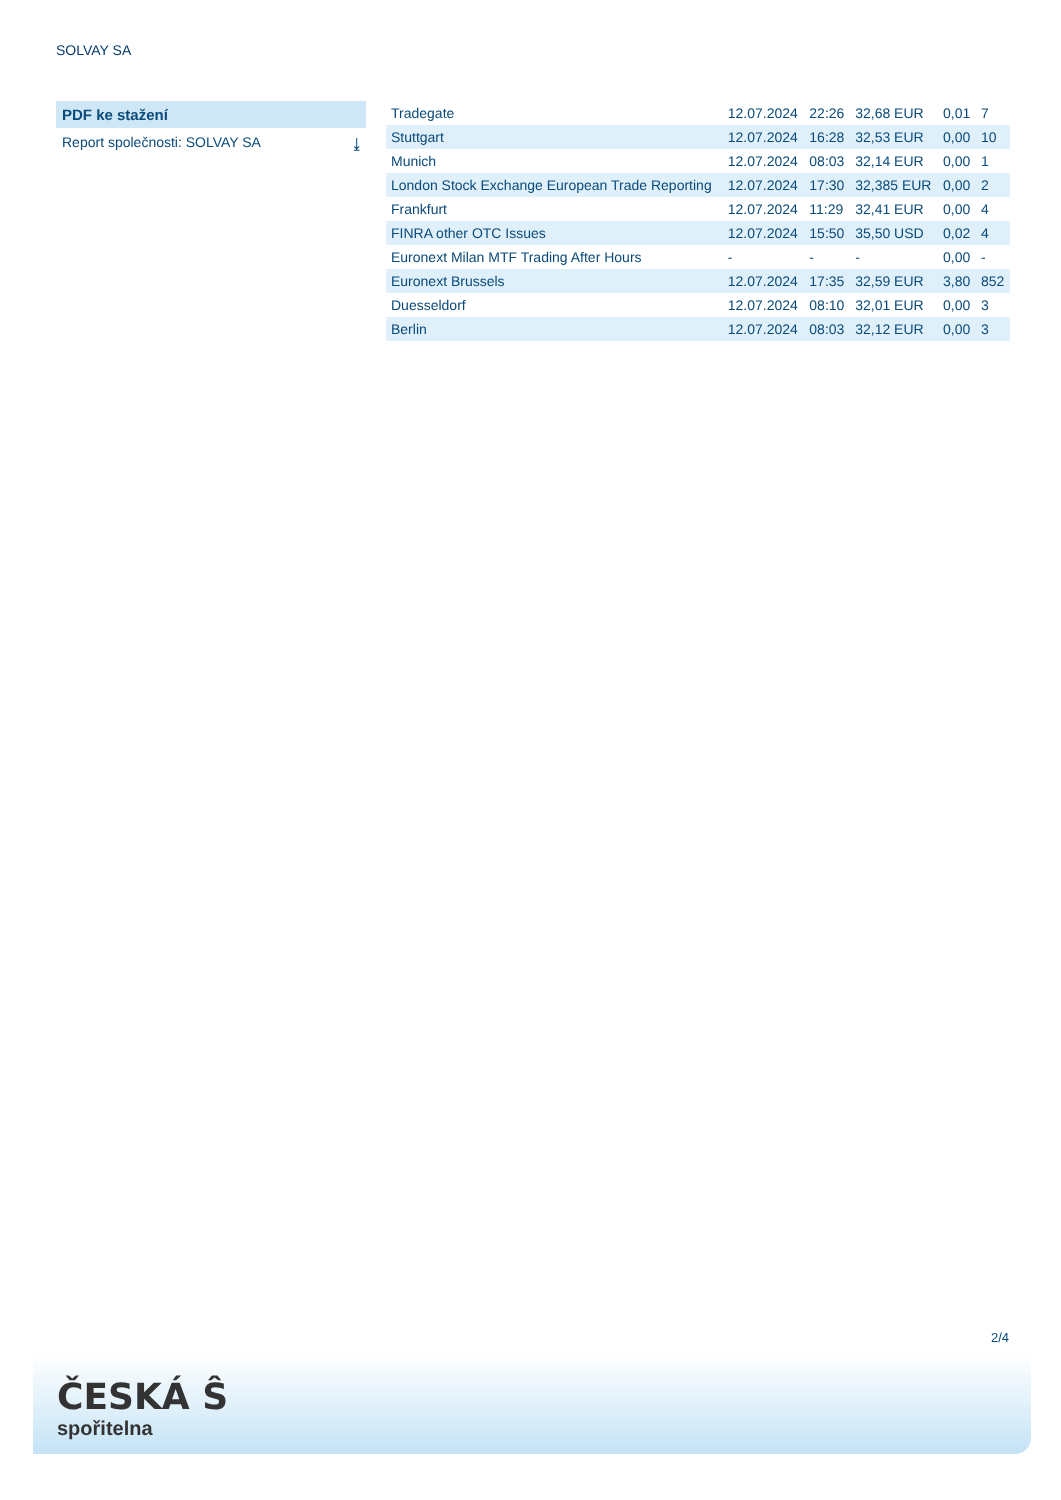SOLVAY SA
PDF ke stažení
Report společnosti: SOLVAY SA ⤓
| Tradegate | 12.07.2024 | 22:26 | 32,68 EUR | 0,01 | 7 |
| Stuttgart | 12.07.2024 | 16:28 | 32,53 EUR | 0,00 | 10 |
| Munich | 12.07.2024 | 08:03 | 32,14 EUR | 0,00 | 1 |
| London Stock Exchange European Trade Reporting | 12.07.2024 | 17:30 | 32,385 EUR | 0,00 | 2 |
| Frankfurt | 12.07.2024 | 11:29 | 32,41 EUR | 0,00 | 4 |
| FINRA other OTC Issues | 12.07.2024 | 15:50 | 35,50 USD | 0,02 | 4 |
| Euronext Milan MTF Trading After Hours | - | - | - | 0,00 | - |
| Euronext Brussels | 12.07.2024 | 17:35 | 32,59 EUR | 3,80 | 852 |
| Duesseldorf | 12.07.2024 | 08:10 | 32,01 EUR | 0,00 | 3 |
| Berlin | 12.07.2024 | 08:03 | 32,12 EUR | 0,00 | 3 |
2/4
ČESKÁ Ŝ
spořitelna